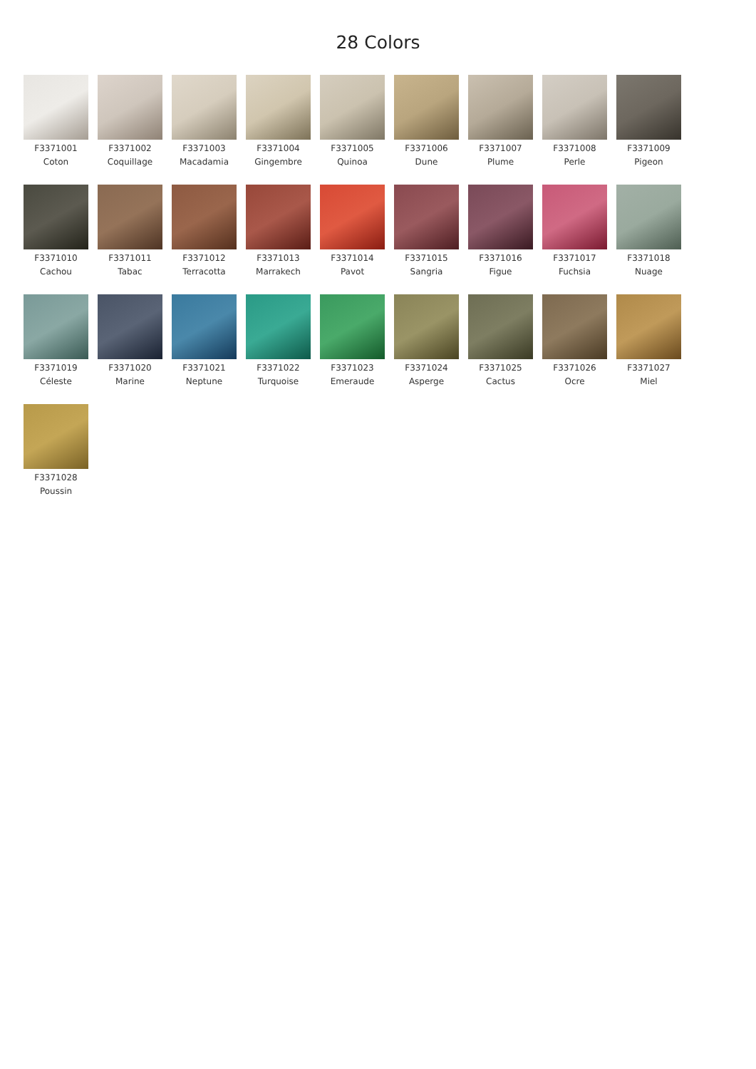28 Colors
F3371001
Coton
F3371002
Coquillage
F3371003
Macadamia
F3371004
Gingembre
F3371005
Quinoa
F3371006
Dune
F3371007
Plume
F3371008
Perle
F3371009
Pigeon
F3371010
Cachou
F3371011
Tabac
F3371012
Terracotta
F3371013
Marrakech
F3371014
Pavot
F3371015
Sangria
F3371016
Figue
F3371017
Fuchsia
F3371018
Nuage
F3371019
Céleste
F3371020
Marine
F3371021
Neptune
F3371022
Turquoise
F3371023
Emeraude
F3371024
Asperge
F3371025
Cactus
F3371026
Ocre
F3371027
Miel
F3371028
Poussin